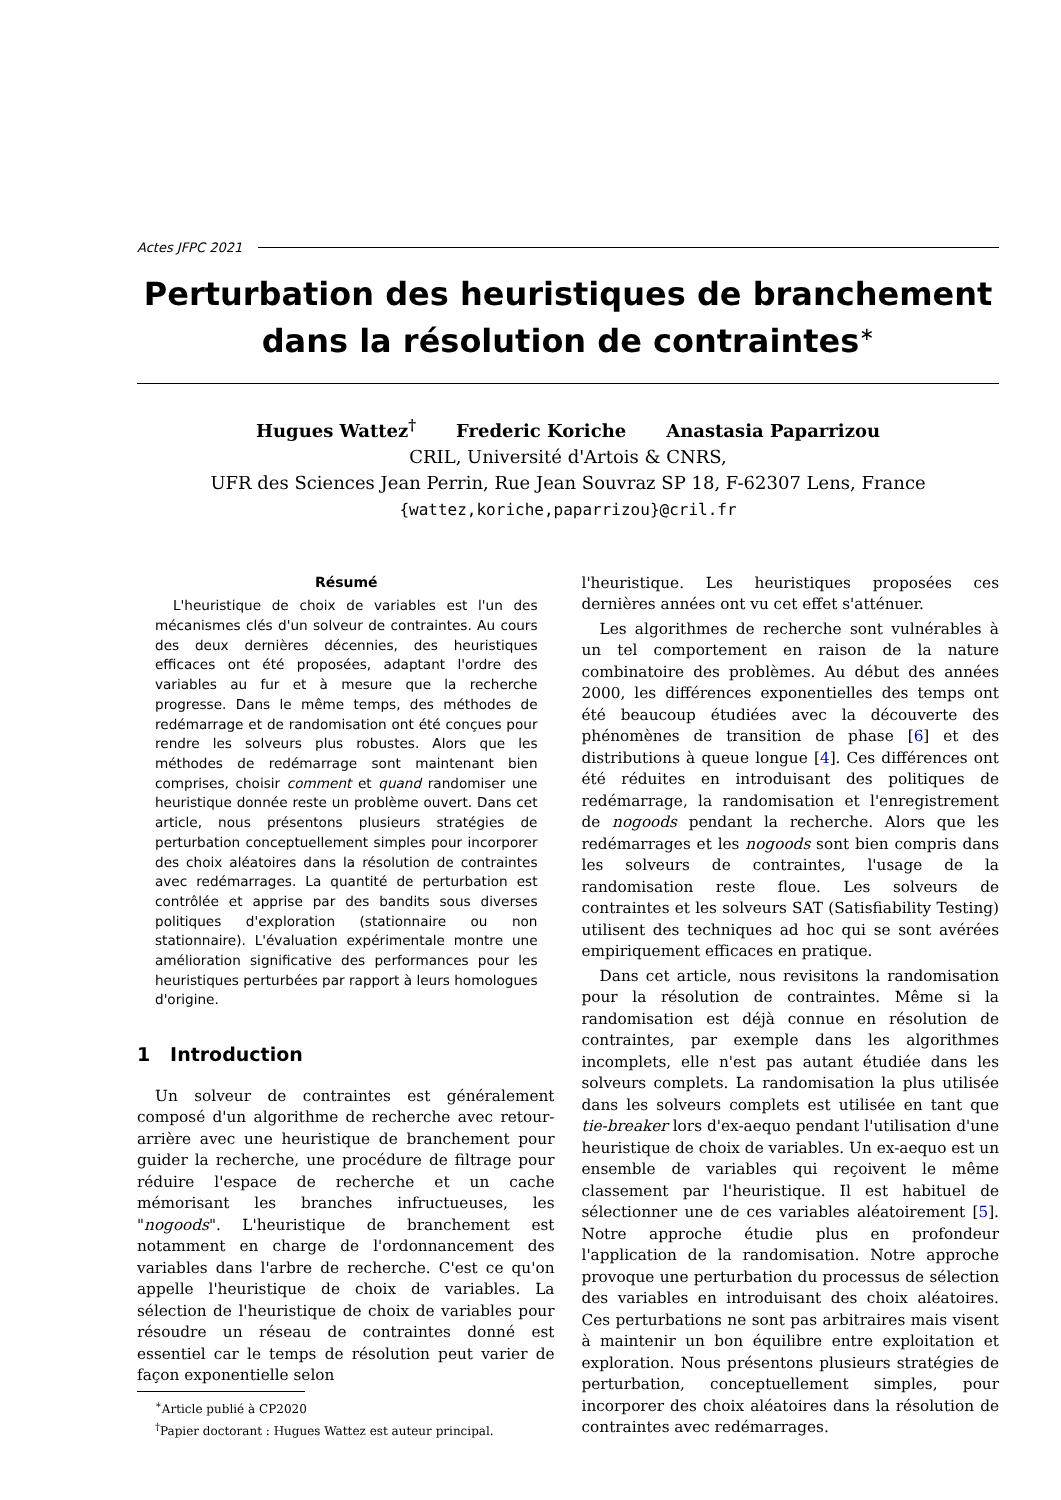Actes JFPC 2021
Perturbation des heuristiques de branchement
dans la résolution de contraintes<sup>∗</sup>
Hugues Wattez<sup>†</sup> Frederic Koriche Anastasia Paparrizou
CRIL, Université d'Artois & CNRS,
UFR des Sciences Jean Perrin, Rue Jean Souvraz SP 18, F-62307 Lens, France
{wattez,koriche,paparrizou}@cril.fr
Résumé
L'heuristique de choix de variables est l'un des mécanismes clés d'un solveur de contraintes. Au cours des deux dernières décennies, des heuristiques efficaces ont été proposées, adaptant l'ordre des variables au fur et à mesure que la recherche progresse. Dans le même temps, des méthodes de redémarrage et de randomisation ont été conçues pour rendre les solveurs plus robustes. Alors que les méthodes de redémarrage sont maintenant bien comprises, choisir comment et quand randomiser une heuristique donnée reste un problème ouvert. Dans cet article, nous présentons plusieurs stratégies de perturbation conceptuellement simples pour incorporer des choix aléatoires dans la résolution de contraintes avec redémarrages. La quantité de perturbation est contrôlée et apprise par des bandits sous diverses politiques d'exploration (stationnaire ou non stationnaire). L'évaluation expérimentale montre une amélioration significative des performances pour les heuristiques perturbées par rapport à leurs homologues d'origine.
1 Introduction
Un solveur de contraintes est généralement composé d'un algorithme de recherche avec retour-arrière avec une heuristique de branchement pour guider la recherche, une procédure de filtrage pour réduire l'espace de recherche et un cache mémorisant les branches infructueuses, les "nogoods". L'heuristique de branchement est notamment en charge de l'ordonnancement des variables dans l'arbre de recherche. C'est ce qu'on appelle l'heuristique de choix de variables. La sélection de l'heuristique de choix de variables pour résoudre un réseau de contraintes donné est essentiel car le temps de résolution peut varier de façon exponentielle selon
<sup>∗</sup>Article publié à CP2020
<sup>†</sup> Papier doctorant : Hugues Wattez est auteur principal.
l'heuristique. Les heuristiques proposées ces dernières années ont vu cet effet s'atténuer.
Les algorithmes de recherche sont vulnérables à un tel comportement en raison de la nature combinatoire des problèmes. Au début des années 2000, les différences exponentielles des temps ont été beaucoup étudiées avec la découverte des phénomènes de transition de phase [6] et des distributions à queue longue [4]. Ces différences ont été réduites en introduisant des politiques de redémarrage, la randomisation et l'enregistrement de nogoods pendant la recherche. Alors que les redémarrages et les nogoods sont bien compris dans les solveurs de contraintes, l'usage de la randomisation reste floue. Les solveurs de contraintes et les solveurs SAT (Satisfiability Testing) utilisent des techniques ad hoc qui se sont avérées empiriquement efficaces en pratique.
Dans cet article, nous revisitons la randomisation pour la résolution de contraintes. Même si la randomisation est déjà connue en résolution de contraintes, par exemple dans les algorithmes incomplets, elle n'est pas autant étudiée dans les solveurs complets. La randomisation la plus utilisée dans les solveurs complets est utilisée en tant que tie-breaker lors d'ex-aequo pendant l'utilisation d'une heuristique de choix de variables. Un ex-aequo est un ensemble de variables qui reçoivent le même classement par l'heuristique. Il est habituel de sélectionner une de ces variables aléatoirement [5]. Notre approche étudie plus en profondeur l'application de la randomisation. Notre approche provoque une perturbation du processus de sélection des variables en introduisant des choix aléatoires. Ces perturbations ne sont pas arbitraires mais visent à maintenir un bon équilibre entre exploitation et exploration. Nous présentons plusieurs stratégies de perturbation, conceptuellement simples, pour incorporer des choix aléatoires dans la résolution de contraintes avec redémarrages.